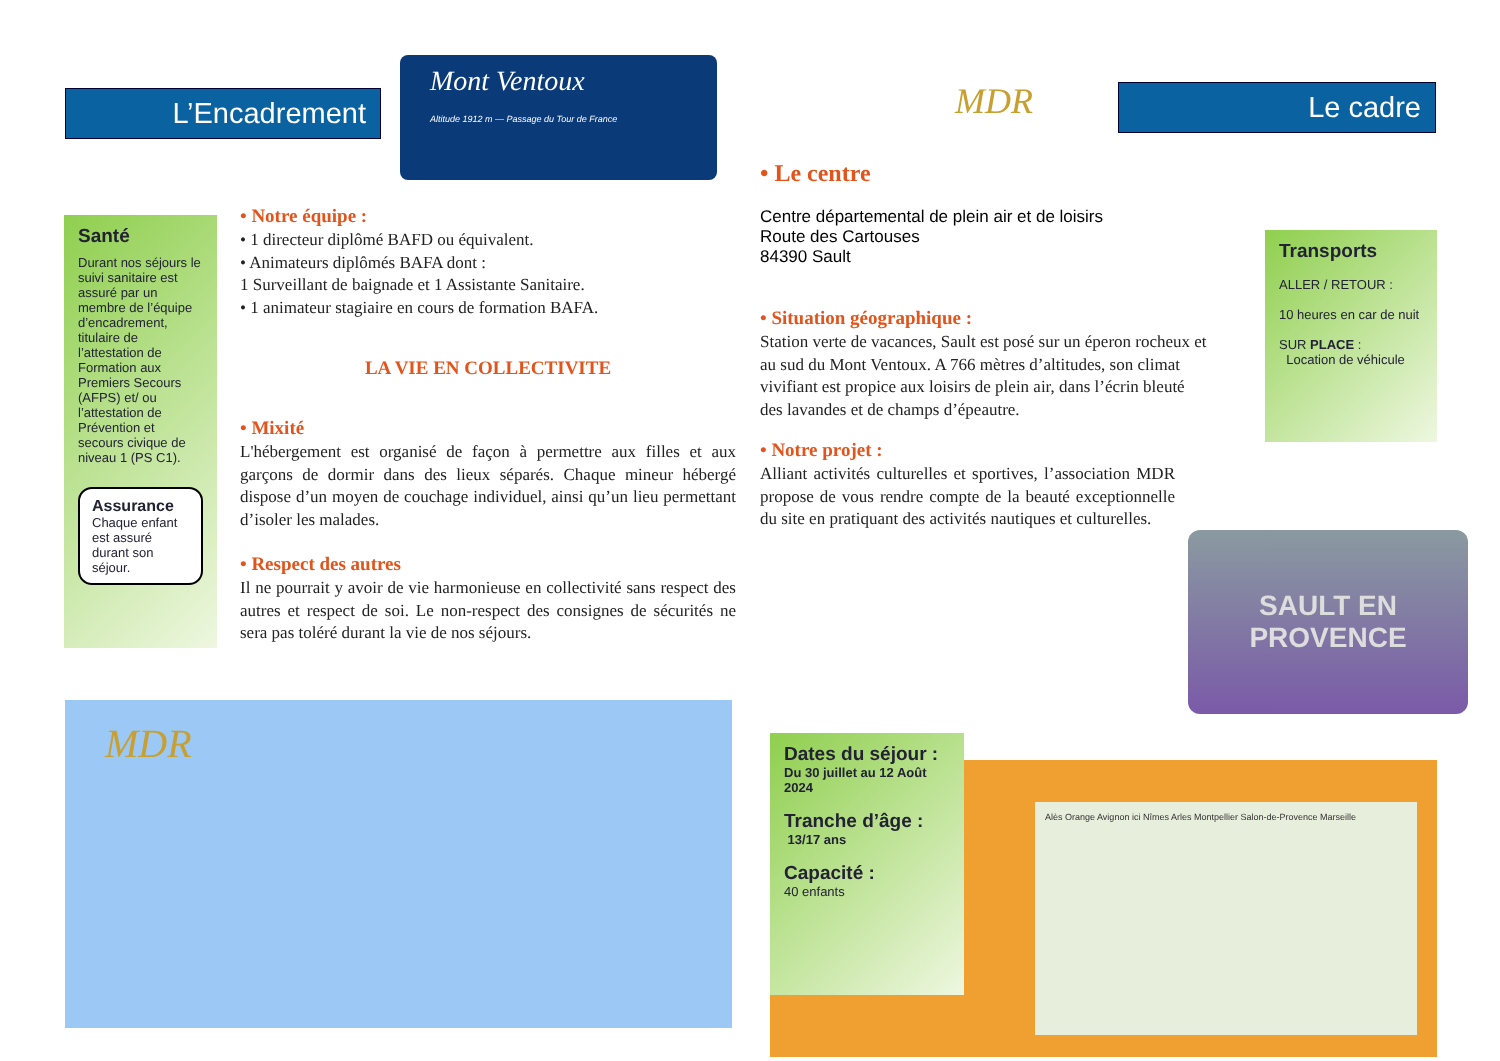L’Encadrement
Mont Ventoux
Altitude 1912 m — Passage du Tour de France
Santé
Durant nos séjours le suivi sanitaire est assuré par un membre de l’équipe d’encadrement, titulaire de l’attestation de Formation aux Premiers Secours (AFPS) et/ ou l’attestation de Prévention et secours civique de niveau 1 (PS C1).
Assurance
Chaque enfant est assuré durant son séjour.
• Notre équipe :
• 1 directeur diplômé BAFD ou équivalent.
• Animateurs diplômés BAFA dont :
1 Surveillant de baignade et 1 Assistante Sanitaire.
• 1 animateur stagiaire en cours de formation BAFA.
LA VIE EN COLLECTIVITE
• Mixité
L'hébergement est organisé de façon à permettre aux filles et aux garçons de dormir dans des lieux séparés. Chaque mineur hébergé dispose d’un moyen de couchage individuel, ainsi qu’un lieu permettant d’isoler les malades.
• Respect des autres
Il ne pourrait y avoir de vie harmonieuse en collectivité sans respect des autres et respect de soi. Le non-respect des consignes de sécurités ne sera pas toléré durant la vie de nos séjours.
MDR
MDR Le cadre
• Le centre
Centre départemental de plein air et de loisirs
Route des Cartouses
84390 Sault
• Situation géographique :
Station verte de vacances, Sault est posé sur un éperon rocheux et au sud du Mont Ventoux. A 766 mètres d’altitudes, son climat vivifiant est propice aux loisirs de plein air, dans l’écrin bleuté des lavandes et de champs d’épeautre.
• Notre projet :
Alliant activités culturelles et sportives, l’association MDR propose de vous rendre compte de la beauté exceptionnelle du site en pratiquant des activités nautiques et culturelles.
Transports
ALLER / RETOUR :
10 heures en car de nuit
SUR PLACE :
Location de véhicule
SAULT EN PROVENCE
Dates du séjour :
Du 30 juillet au 12 Août 2024
Tranche d’âge :
13/17 ans
Capacité :
40 enfants
Alès Orange Avignon ici Nîmes Arles Montpellier Salon-de-Provence Marseille